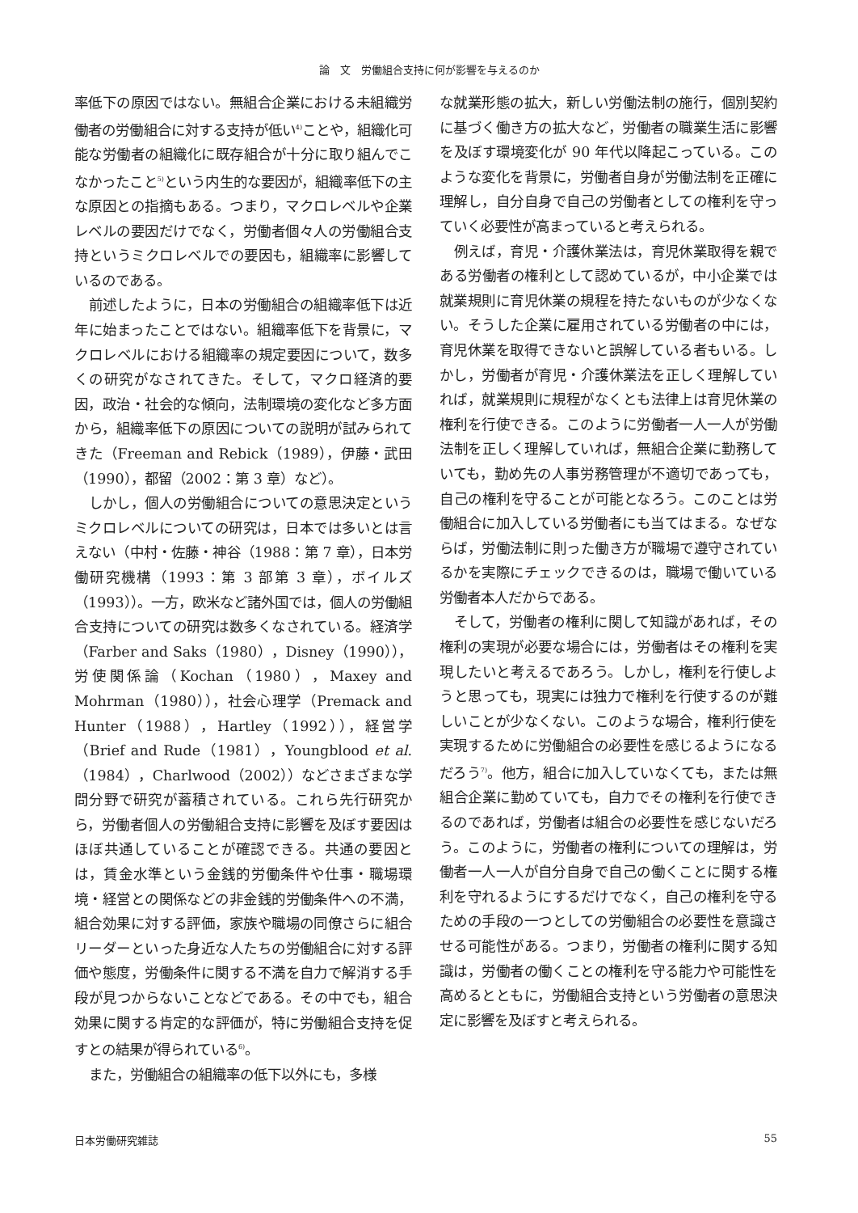論　文　労働組合支持に何が影響を与えるのか
率低下の原因ではない。無組合企業における未組織労働者の労働組合に対する支持が低い<sup>4)</sup>ことや，組織化可能な労働者の組織化に既存組合が十分に取り組んでこなかったこと<sup>5)</sup>という内生的な要因が，組織率低下の主な原因との指摘もある。つまり，マクロレベルや企業レベルの要因だけでなく，労働者個々人の労働組合支持というミクロレベルでの要因も，組織率に影響しているのである。
前述したように，日本の労働組合の組織率低下は近年に始まったことではない。組織率低下を背景に，マクロレベルにおける組織率の規定要因について，数多くの研究がなされてきた。そして，マクロ経済的要因，政治・社会的な傾向，法制環境の変化など多方面から，組織率低下の原因についての説明が試みられてきた（Freeman and Rebick（1989），伊藤・武田（1990），都留（2002：第 3 章）など）。
しかし，個人の労働組合についての意思決定というミクロレベルについての研究は，日本では多いとは言えない（中村・佐藤・神谷（1988：第 7 章），日本労働研究機構（1993：第 3 部第 3 章），ボイルズ（1993））。一方，欧米など諸外国では，個人の労働組合支持についての研究は数多くなされている。経済学（Farber and Saks（1980），Disney（1990）），労使関係論（Kochan（1980），Maxey and Mohrman（1980）），社会心理学（Premack and Hunter（1988），Hartley（1992）），経営学（Brief and Rude（1981），Youngblood et al.（1984），Charlwood（2002））などさまざまな学問分野で研究が蓄積されている。これら先行研究から，労働者個人の労働組合支持に影響を及ぼす要因はほぼ共通していることが確認できる。共通の要因とは，賃金水準という金銭的労働条件や仕事・職場環境・経営との関係などの非金銭的労働条件への不満，組合効果に対する評価，家族や職場の同僚さらに組合リーダーといった身近な人たちの労働組合に対する評価や態度，労働条件に関する不満を自力で解消する手段が見つからないことなどである。その中でも，組合効果に関する肯定的な評価が，特に労働組合支持を促すとの結果が得られている<sup>6)</sup>。
また，労働組合の組織率の低下以外にも，多様
な就業形態の拡大，新しい労働法制の施行，個別契約に基づく働き方の拡大など，労働者の職業生活に影響を及ぼす環境変化が 90 年代以降起こっている。このような変化を背景に，労働者自身が労働法制を正確に理解し，自分自身で自己の労働者としての権利を守っていく必要性が高まっていると考えられる。
例えば，育児・介護休業法は，育児休業取得を親である労働者の権利として認めているが，中小企業では就業規則に育児休業の規程を持たないものが少なくない。そうした企業に雇用されている労働者の中には，育児休業を取得できないと誤解している者もいる。しかし，労働者が育児・介護休業法を正しく理解していれば，就業規則に規程がなくとも法律上は育児休業の権利を行使できる。このように労働者一人一人が労働法制を正しく理解していれば，無組合企業に勤務していても，勤め先の人事労務管理が不適切であっても，自己の権利を守ることが可能となろう。このことは労働組合に加入している労働者にも当てはまる。なぜならば，労働法制に則った働き方が職場で遵守されているかを実際にチェックできるのは，職場で働いている労働者本人だからである。
そして，労働者の権利に関して知識があれば，その権利の実現が必要な場合には，労働者はその権利を実現したいと考えるであろう。しかし，権利を行使しようと思っても，現実には独力で権利を行使するのが難しいことが少なくない。このような場合，権利行使を実現するために労働組合の必要性を感じるようになるだろう<sup>7)</sup>。他方，組合に加入していなくても，または無組合企業に勤めていても，自力でその権利を行使できるのであれば，労働者は組合の必要性を感じないだろう。このように，労働者の権利についての理解は，労働者一人一人が自分自身で自己の働くことに関する権利を守れるようにするだけでなく，自己の権利を守るための手段の一つとしての労働組合の必要性を意識させる可能性がある。つまり，労働者の権利に関する知識は，労働者の働くことの権利を守る能力や可能性を高めるとともに，労働組合支持という労働者の意思決定に影響を及ぼすと考えられる。
日本労働研究雑誌 55